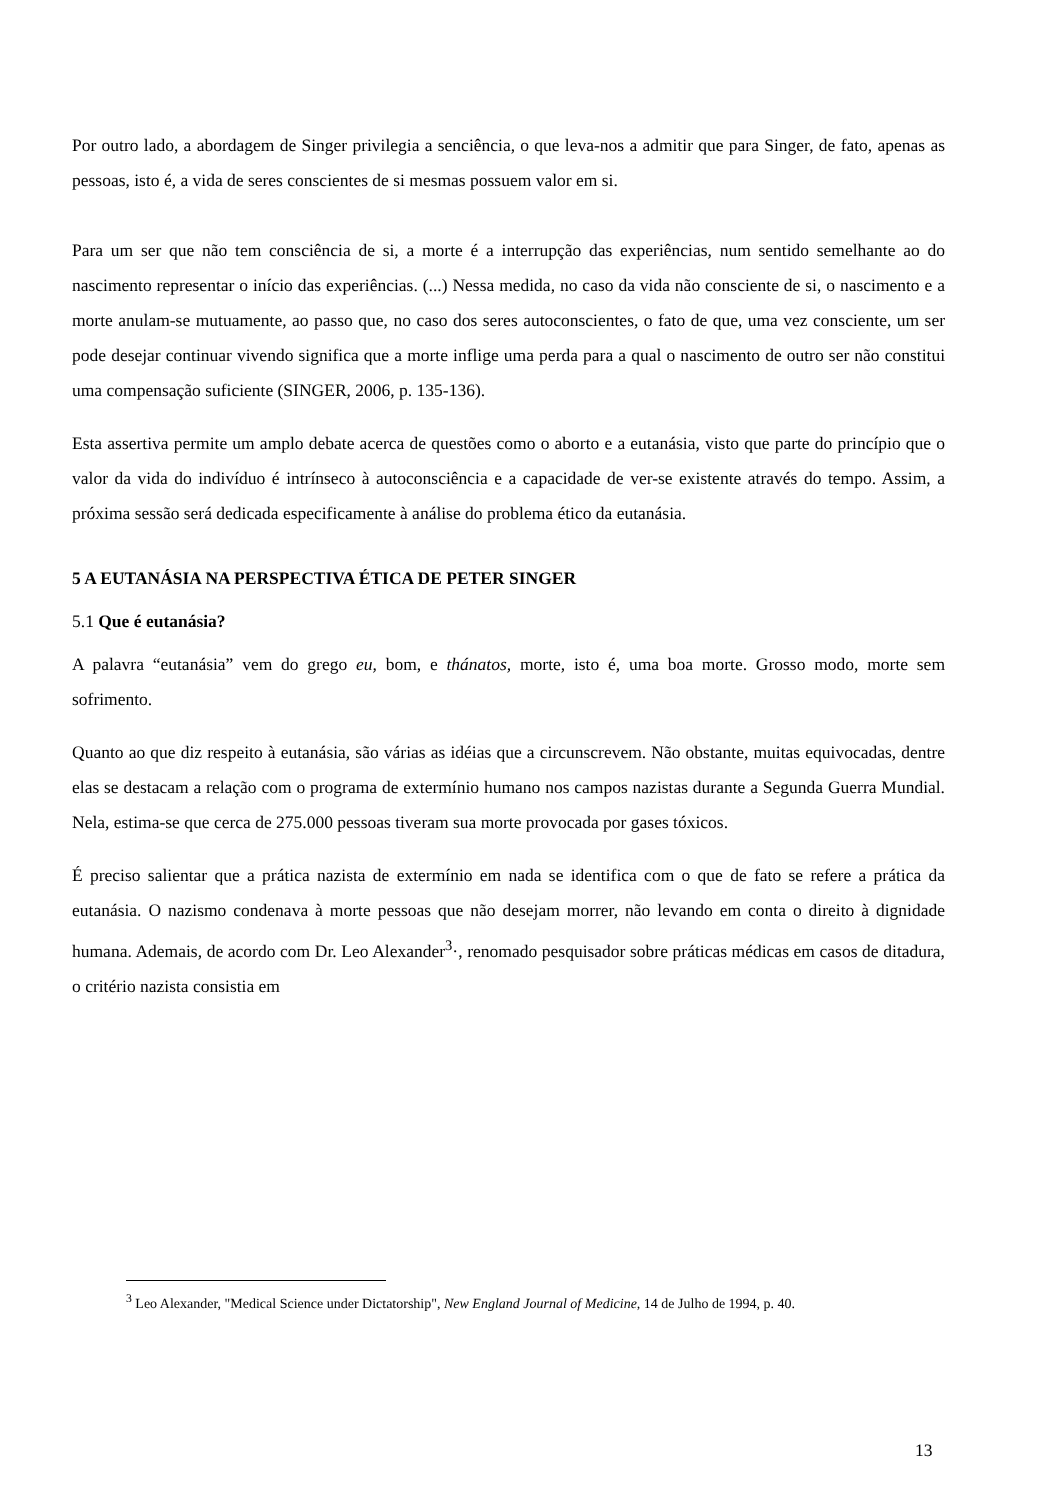Por outro lado, a abordagem de Singer privilegia a senciência, o que leva-nos a admitir que para Singer, de fato, apenas as pessoas, isto é, a vida de seres conscientes de si mesmas possuem valor em si.
Para um ser que não tem consciência de si, a morte é a interrupção das experiências, num sentido semelhante ao do nascimento representar o início das experiências. (...) Nessa medida, no caso da vida não consciente de si, o nascimento e a morte anulam-se mutuamente, ao passo que, no caso dos seres autoconscientes, o fato de que, uma vez consciente, um ser pode desejar continuar vivendo significa que a morte inflige uma perda para a qual o nascimento de outro ser não constitui uma compensação suficiente (SINGER, 2006, p. 135-136).
Esta assertiva permite um amplo debate acerca de questões como o aborto e a eutanásia, visto que parte do princípio que o valor da vida do indivíduo é intrínseco à autoconsciência e a capacidade de ver-se existente através do tempo. Assim, a próxima sessão será dedicada especificamente à análise do problema ético da eutanásia.
5 A EUTANÁSIA NA PERSPECTIVA ÉTICA DE PETER SINGER
5.1 Que é eutanásia?
A palavra “eutanásia” vem do grego eu, bom, e thánatos, morte, isto é, uma boa morte. Grosso modo, morte sem sofrimento.
Quanto ao que diz respeito à eutanásia, são várias as idéias que a circunscrevem. Não obstante, muitas equivocadas, dentre elas se destacam a relação com o programa de extermínio humano nos campos nazistas durante a Segunda Guerra Mundial. Nela, estima-se que cerca de 275.000 pessoas tiveram sua morte provocada por gases tóxicos.
É preciso salientar que a prática nazista de extermínio em nada se identifica com o que de fato se refere a prática da eutanásia. O nazismo condenava à morte pessoas que não desejam morrer, não levando em conta o direito à dignidade humana. Ademais, de acordo com Dr. Leo Alexander<sup>3</sup>·, renomado pesquisador sobre práticas médicas em casos de ditadura, o critério nazista consistia em
<sup>3</sup> Leo Alexander, "Medical Science under Dictatorship", New England Journal of Medicine, 14 de Julho de 1994, p. 40.
13